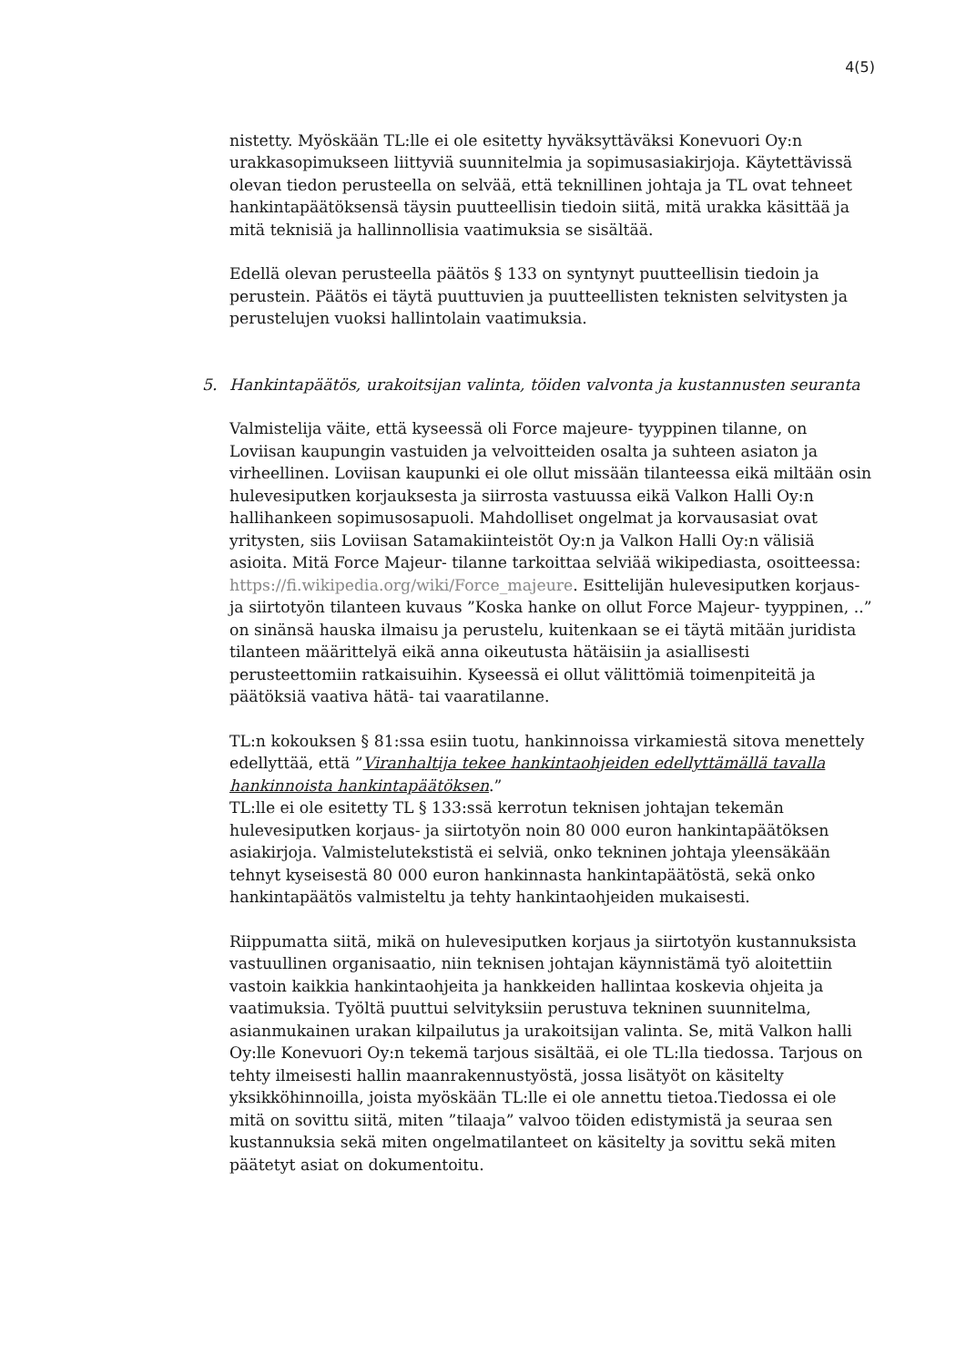4(5)
nistetty. Myöskään TL:lle ei ole esitetty hyväksyttäväksi Konevuori Oy:n urakkasopimukseen liittyviä suunnitelmia ja sopimusasiakirjoja. Käytettävissä olevan tiedon perusteella on selvää, että teknillinen johtaja ja TL ovat tehneet hankintapäätöksensä täysin puutteellisin tiedoin siitä, mitä urakka käsittää ja mitä teknisiä ja hallinnollisia vaatimuksia se sisältää.
Edellä olevan perusteella päätös § 133 on syntynyt puutteellisin tiedoin ja perustein. Päätös ei täytä puuttuvien ja puutteellisten teknisten selvitysten ja perustelujen vuoksi hallintolain vaatimuksia.
5. Hankintapäätös, urakoitsijan valinta, töiden valvonta ja kustannusten seuranta
Valmistelija väite, että kyseessä oli Force majeure- tyyppinen tilanne, on Loviisan kaupungin vastuiden ja velvoitteiden osalta ja suhteen asiaton ja virheellinen. Loviisan kaupunki ei ole ollut missään tilanteessa eikä miltään osin hulevesiputken korjauksesta ja siirrosta vastuussa eikä Valkon Halli Oy:n hallihankeen sopimusosapuoli. Mahdolliset ongelmat ja korvausasiat ovat yritysten, siis Loviisan Satamakiinteistöt Oy:n ja Valkon Halli Oy:n välisiä asioita. Mitä Force Majeur- tilanne tarkoittaa selviää wikipediasta, osoitteessa: https://fi.wikipedia.org/wiki/Force_majeure. Esittelijän hulevesiputken korjaus- ja siirtotyön tilanteen kuvaus ”Koska hanke on ollut Force Majeur- tyyppinen, ..” on sinänsä hauska ilmaisu ja perustelu, kuitenkaan se ei täytä mitään juridista tilanteen määrittelyä eikä anna oikeutusta hätäisiin ja asiallisesti perusteettomiin ratkaisuihin. Kyseessä ei ollut välittömiä toimenpiteitä ja päätöksiä vaativa hätä- tai vaaratilanne.
TL:n kokouksen § 81:ssa esiin tuotu, hankinnoissa virkamiestä sitova menettely edellyttää, että ”Viranhaltija tekee hankintaohjeiden edellyttämällä tavalla hankinnoista hankintapäätöksen.”
TL:lle ei ole esitetty TL § 133:ssä kerrotun teknisen johtajan tekemän hulevesiputken korjaus- ja siirtotyön noin 80 000 euron hankintapäätöksen asiakirjoja. Valmistelutekstistä ei selviä, onko tekninen johtaja yleensäkään tehnyt kyseisestä 80 000 euron hankinnasta hankintapäätöstä, sekä onko hankintapäätös valmisteltu ja tehty hankintaohjeiden mukaisesti.
Riippumatta siitä, mikä on hulevesiputken korjaus ja siirtotyön kustannuksista vastuullinen organisaatio, niin teknisen johtajan käynnistämä työ aloitettiin vastoin kaikkia hankintaohjeita ja hankkeiden hallintaa koskevia ohjeita ja vaatimuksia. Työltä puuttui selvityksiin perustuva tekninen suunnitelma, asianmukainen urakan kilpailutus ja urakoitsijan valinta. Se, mitä Valkon halli Oy:lle Konevuori Oy:n tekemä tarjous sisältää, ei ole TL:lla tiedossa. Tarjous on tehty ilmeisesti hallin maanrakennustyöstä, jossa lisätyöt on käsitelty yksikköhinnoilla, joista myöskään TL:lle ei ole annettu tietoa.Tiedossa ei ole mitä on sovittu siitä, miten ”tilaaja” valvoo töiden edistymistä ja seuraa sen kustannuksia sekä miten ongelmatilanteet on käsitelty ja sovittu sekä miten päätetyt asiat on dokumentoitu.